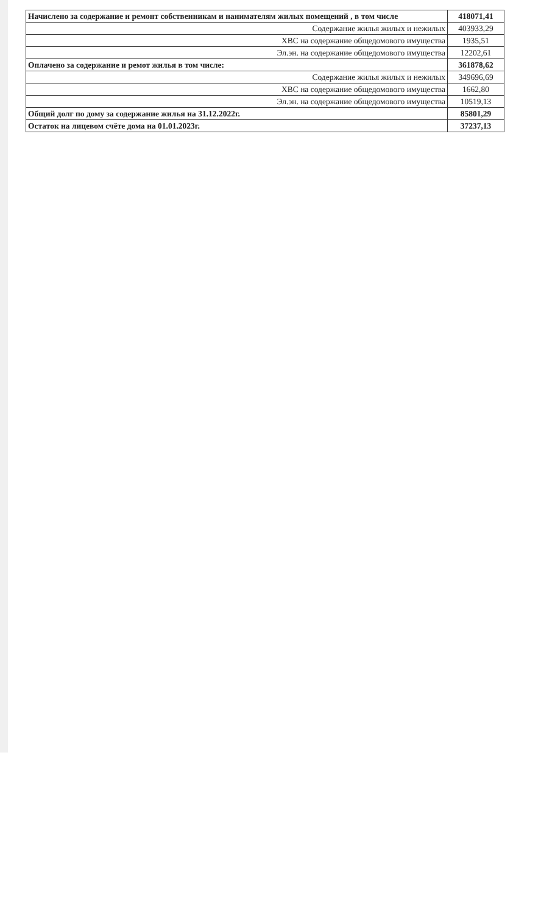| Начислено за содержание и ремонт собственникам и нанимателям жилых помещений , в том числе | 418071,41 |
| Содержание жилья жилых и нежилых | 403933,29 |
| ХВС на содержание общедомового имущества | 1935,51 |
| Эл.эн. на содержание общедомового имущества | 12202,61 |
| Оплачено за содержание и ремот жилья в том числе: | 361878,62 |
| Содержание жилья жилых и нежилых | 349696,69 |
| ХВС на содержание общедомового имущества | 1662,80 |
| Эл.эн. на содержание общедомового имущества | 10519,13 |
| Общий долг по дому за содержание жилья на 31.12.2022г. | 85801,29 |
| Остаток на лицевом счёте дома на 01.01.2023г. | 37237,13 |